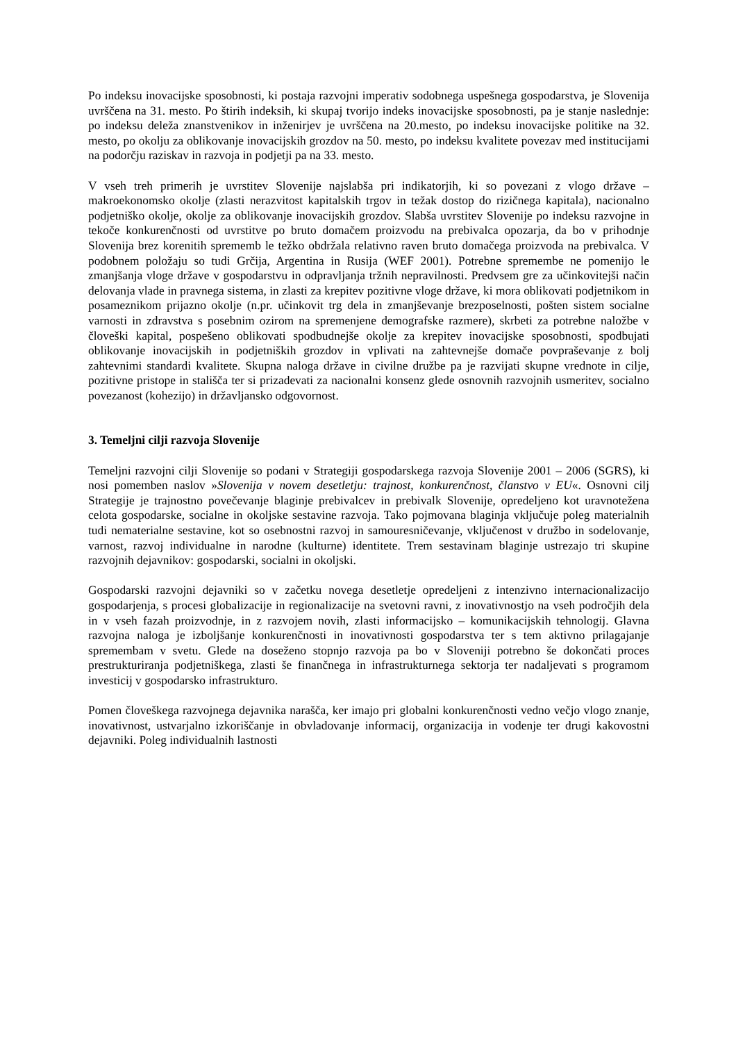Po indeksu inovacijske sposobnosti, ki postaja razvojni imperativ sodobnega uspešnega gospodarstva, je Slovenija uvrščena na 31. mesto. Po štirih indeksih, ki skupaj tvorijo indeks inovacijske sposobnosti, pa je stanje naslednje: po indeksu deleža znanstvenikov in inženirjev je uvrščena na 20.mesto, po indeksu inovacijske politike na 32. mesto, po okolju za oblikovanje inovacijskih grozdov na 50. mesto, po indeksu kvalitete povezav med institucijami na podorčju raziskav in razvoja in podjetji pa na 33. mesto.
V vseh treh primerih je uvrstitev Slovenije najslabša pri indikatorjih, ki so povezani z vlogo države – makroekonomsko okolje (zlasti nerazvitost kapitalskih trgov in težak dostop do rizičnega kapitala), nacionalno podjetniško okolje, okolje za oblikovanje inovacijskih grozdov. Slabša uvrstitev Slovenije po indeksu razvojne in tekoče konkurenčnosti od uvrstitve po bruto domačem proizvodu na prebivalca opozarja, da bo v prihodnje Slovenija brez korenitih sprememb le težko obdržala relativno raven bruto domačega proizvoda na prebivalca. V podobnem položaju so tudi Grčija, Argentina in Rusija (WEF 2001). Potrebne spremembe ne pomenijo le zmanjšanja vloge države v gospodarstvu in odpravljanja tržnih nepravilnosti. Predvsem gre za učinkovitejši način delovanja vlade in pravnega sistema, in zlasti za krepitev pozitivne vloge države, ki mora oblikovati podjetnikom in posameznikom prijazno okolje (n.pr. učinkovit trg dela in zmanjševanje brezposelnosti, pošten sistem socialne varnosti in zdravstva s posebnim ozirom na spremenjene demografske razmere), skrbeti za potrebne naložbe v človeški kapital, pospešeno oblikovati spodbudnejše okolje za krepitev inovacijske sposobnosti, spodbujati oblikovanje inovacijskih in podjetniških grozdov in vplivati na zahtevnejše domače povpraševanje z bolj zahtevnimi standardi kvalitete. Skupna naloga države in civilne družbe pa je razvijati skupne vrednote in cilje, pozitivne pristope in stališča ter si prizadevati za nacionalni konsenz glede osnovnih razvojnih usmeritev, socialno povezanost (kohezijo) in državljansko odgovornost.
3. Temeljni cilji razvoja Slovenije
Temeljni razvojni cilji Slovenije so podani v Strategiji gospodarskega razvoja Slovenije 2001 – 2006 (SGRS), ki nosi pomemben naslov »Slovenija v novem desetletju: trajnost, konkurenčnost, članstvo v EU«. Osnovni cilj Strategije je trajnostno povečevanje blaginje prebivalcev in prebivalk Slovenije, opredeljeno kot uravnotežena celota gospodarske, socialne in okoljske sestavine razvoja. Tako pojmovana blaginja vključuje poleg materialnih tudi nematerialne sestavine, kot so osebnostni razvoj in samouresničevanje, vključenost v družbo in sodelovanje, varnost, razvoj individualne in narodne (kulturne) identitete. Trem sestavinam blaginje ustrezajo tri skupine razvojnih dejavnikov: gospodarski, socialni in okoljski.
Gospodarski razvojni dejavniki so v začetku novega desetletje opredeljeni z intenzivno internacionalizacijo gospodarjenja, s procesi globalizacije in regionalizacije na svetovni ravni, z inovativnostjo na vseh področjih dela in v vseh fazah proizvodnje, in z razvojem novih, zlasti informacijsko – komunikacijskih tehnologij. Glavna razvojna naloga je izboljšanje konkurenčnosti in inovativnosti gospodarstva ter s tem aktivno prilagajanje spremembam v svetu. Glede na doseženo stopnjo razvoja pa bo v Sloveniji potrebno še dokončati proces prestrukturiranja podjetniškega, zlasti še finančnega in infrastrukturnega sektorja ter nadaljevati s programom investicij v gospodarsko infrastrukturo.
Pomen človeškega razvojnega dejavnika narašča, ker imajo pri globalni konkurenčnosti vedno večjo vlogo znanje, inovativnost, ustvarjalno izkoriščanje in obvladovanje informacij, organizacija in vodenje ter drugi kakovostni dejavniki. Poleg individualnih lastnosti